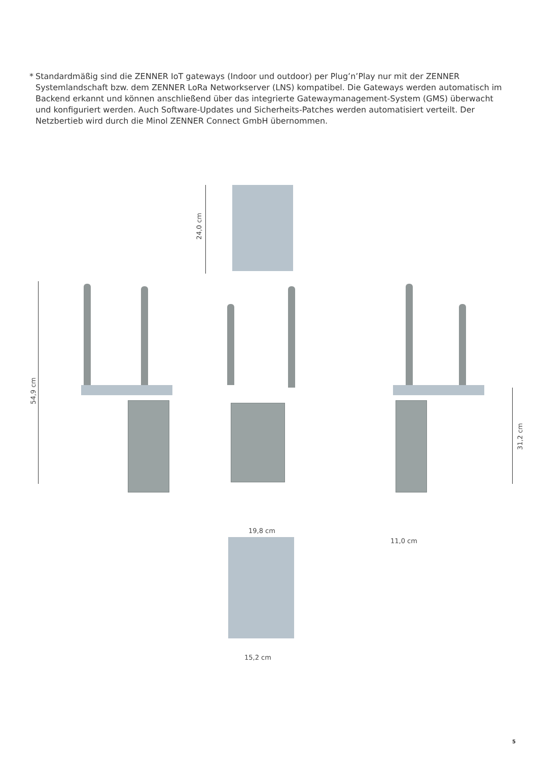* Standardmäßig sind die ZENNER IoT gateways (Indoor und outdoor) per Plug’n’Play nur mit der ZENNER Systemlandschaft bzw. dem ZENNER LoRa Networkserver (LNS) kompatibel. Die Gateways werden automatisch im Backend erkannt und können anschließend über das integrierte Gatewaymanagement-System (GMS) überwacht und konfiguriert werden. Auch Software-Updates und Sicherheits-Patches werden automatisiert verteilt. Der Netzbertieb wird durch die Minol ZENNER Connect GmbH übernommen.
24,0 cm
54,9 cm
31,2 cm
11,0 cm
19,8 cm
15,2 cm
5